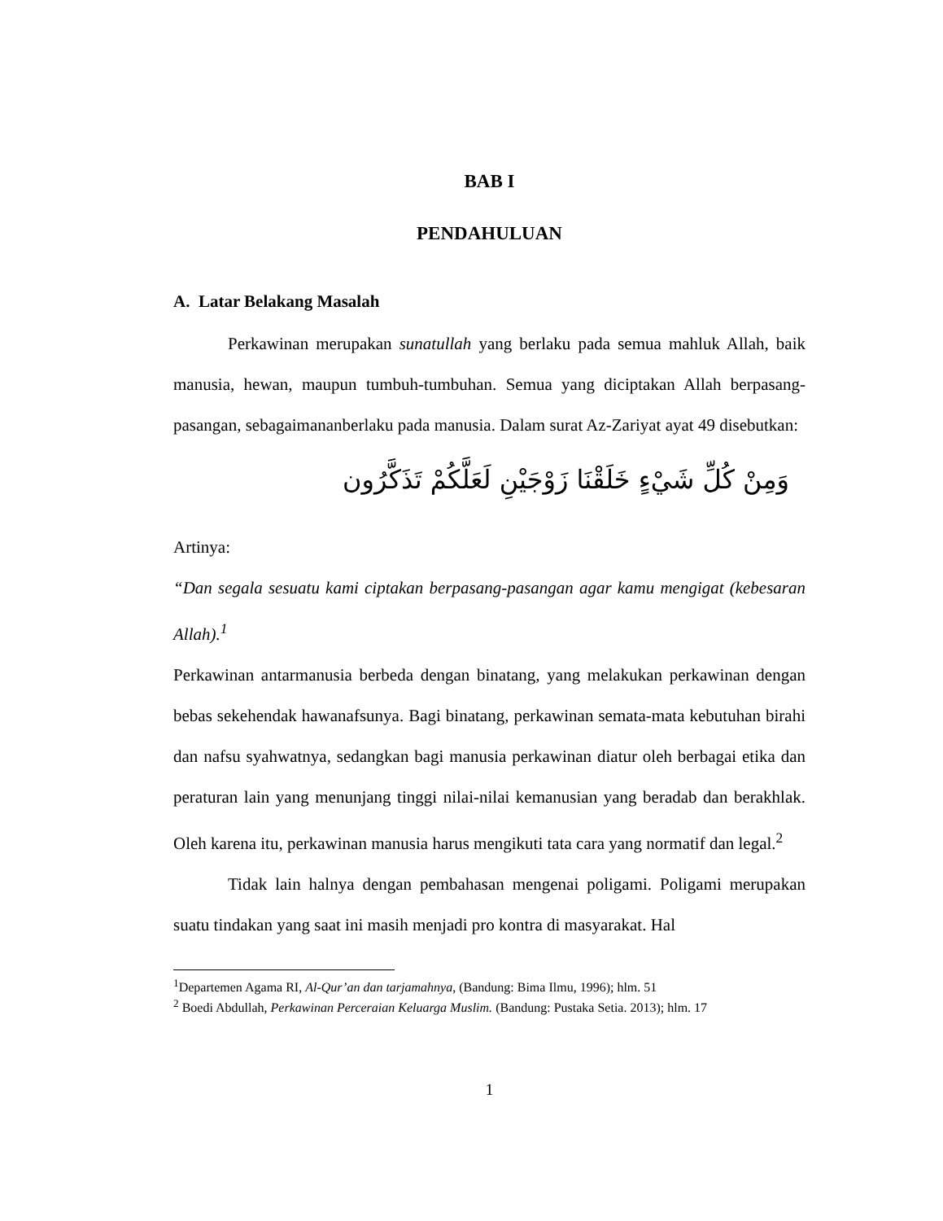BAB I
PENDAHULUAN
A. Latar Belakang Masalah
Perkawinan merupakan sunatullah yang berlaku pada semua mahluk Allah, baik manusia, hewan, maupun tumbuh-tumbuhan. Semua yang diciptakan Allah berpasang-pasangan, sebagaimananberlaku pada manusia. Dalam surat Az-Zariyat ayat 49 disebutkan:
وَمِنْ كُلِّ شَيْءٍ خَلَقْنَا زَوْجَيْنِ لَعَلَّكُمْ تَذَكَّرُون
Artinya:
“Dan segala sesuatu kami ciptakan berpasang-pasangan agar kamu mengigat (kebesaran Allah).<sup>1</sup>
Perkawinan antarmanusia berbeda dengan binatang, yang melakukan perkawinan dengan bebas sekehendak hawanafsunya. Bagi binatang, perkawinan semata-mata kebutuhan birahi dan nafsu syahwatnya, sedangkan bagi manusia perkawinan diatur oleh berbagai etika dan peraturan lain yang menunjang tinggi nilai-nilai kemanusian yang beradab dan berakhlak. Oleh karena itu, perkawinan manusia harus mengikuti tata cara yang normatif dan legal.<sup>2</sup>
Tidak lain halnya dengan pembahasan mengenai poligami. Poligami merupakan suatu tindakan yang saat ini masih menjadi pro kontra di masyarakat. Hal
<sup>1</sup> Departemen Agama RI, Al-Qur’an dan tarjamahnya, (Bandung: Bima Ilmu, 1996); hlm. 51
<sup>2</sup> Boedi Abdullah, Perkawinan Perceraian Keluarga Muslim. (Bandung: Pustaka Setia. 2013); hlm. 17
1